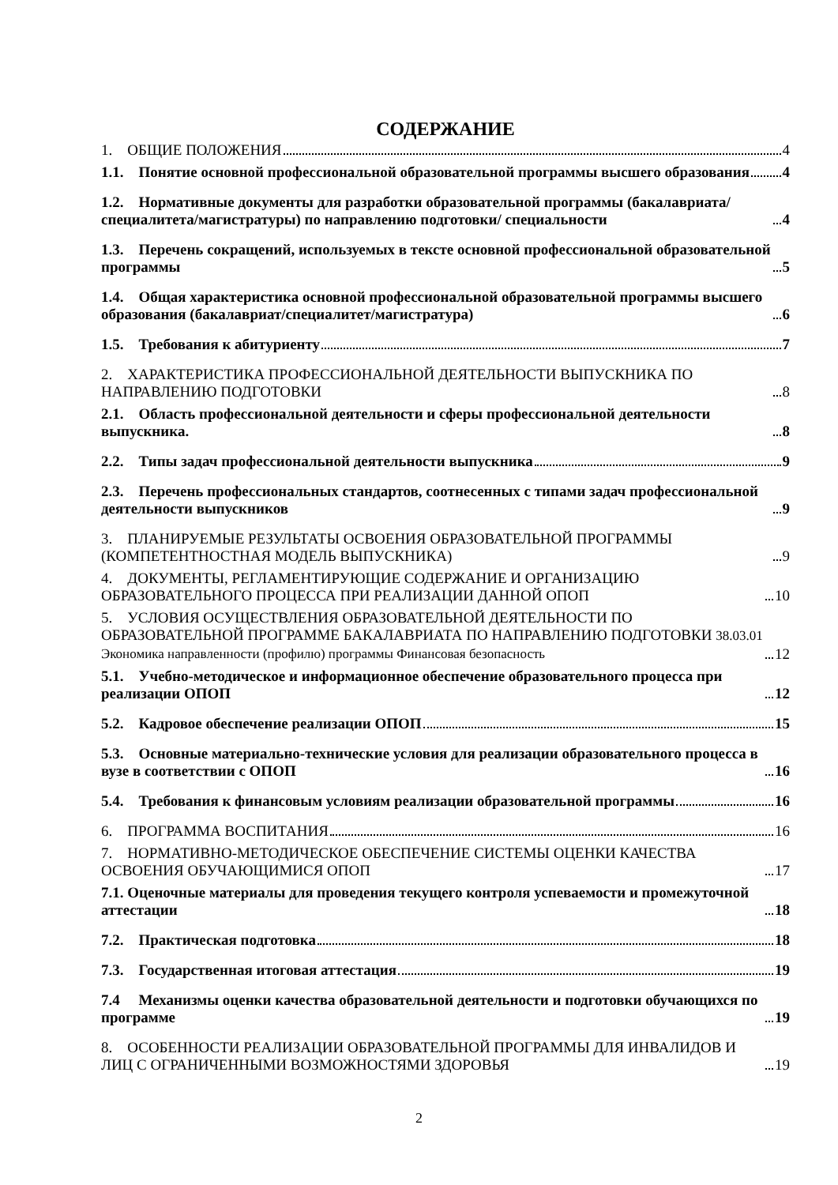СОДЕРЖАНИЕ
1. ОБЩИЕ ПОЛОЖЕНИЯ 4
1.1. Понятие основной профессиональной образовательной программы высшего образования 4
1.2. Нормативные документы для разработки образовательной программы (бакалавриата/специалитета/магистратуры) по направлению подготовки/ специальности 4
1.3. Перечень сокращений, используемых в тексте основной профессиональной образовательной программы 5
1.4. Общая характеристика основной профессиональной образовательной программы высшего образования (бакалавриат/специалитет/магистратура) 6
1.5. Требования к абитуриенту 7
2. ХАРАКТЕРИСТИКА ПРОФЕССИОНАЛЬНОЙ ДЕЯТЕЛЬНОСТИ ВЫПУСКНИКА ПО НАПРАВЛЕНИЮ ПОДГОТОВКИ 8
2.1. Область профессиональной деятельности и сферы профессиональной деятельности выпускника. 8
2.2. Типы задач профессиональной деятельности выпускника 9
2.3. Перечень профессиональных стандартов, соотнесенных с типами задач профессиональной деятельности выпускников 9
3. ПЛАНИРУЕМЫЕ РЕЗУЛЬТАТЫ ОСВОЕНИЯ ОБРАЗОВАТЕЛЬНОЙ ПРОГРАММЫ (КОМПЕТЕНТНОСТНАЯ МОДЕЛЬ ВЫПУСКНИКА) 9
4. ДОКУМЕНТЫ, РЕГЛАМЕНТИРУЮЩИЕ СОДЕРЖАНИЕ И ОРГАНИЗАЦИЮ ОБРАЗОВАТЕЛЬНОГО ПРОЦЕССА ПРИ РЕАЛИЗАЦИИ ДАННОЙ ОПОП 10
5. УСЛОВИЯ ОСУЩЕСТВЛЕНИЯ ОБРАЗОВАТЕЛЬНОЙ ДЕЯТЕЛЬНОСТИ ПО ОБРАЗОВАТЕЛЬНОЙ ПРОГРАММЕ БАКАЛАВРИАТА ПО НАПРАВЛЕНИЮ ПОДГОТОВКИ 38.03.01 Экономика направленности (профилю) программы Финансовая безопасность 12
5.1. Учебно-методическое и информационное обеспечение образовательного процесса при реализации ОПОП 12
5.2. Кадровое обеспечение реализации ОПОП 15
5.3. Основные материально-технические условия для реализации образовательного процесса в вузе в соответствии с ОПОП 16
5.4. Требования к финансовым условиям реализации образовательной программы 16
6. ПРОГРАММА ВОСПИТАНИЯ 16
7. НОРМАТИВНО-МЕТОДИЧЕСКОЕ ОБЕСПЕЧЕНИЕ СИСТЕМЫ ОЦЕНКИ КАЧЕСТВА ОСВОЕНИЯ ОБУЧАЮЩИМИСЯ ОПОП 17
7.1. Оценочные материалы для проведения текущего контроля успеваемости и промежуточной аттестации 18
7.2. Практическая подготовка 18
7.3. Государственная итоговая аттестация 19
7.4 Механизмы оценки качества образовательной деятельности и подготовки обучающихся по программе 19
8. ОСОБЕННОСТИ РЕАЛИЗАЦИИ ОБРАЗОВАТЕЛЬНОЙ ПРОГРАММЫ ДЛЯ ИНВАЛИДОВ И ЛИЦ С ОГРАНИЧЕННЫМИ ВОЗМОЖНОСТЯМИ ЗДОРОВЬЯ 19
2